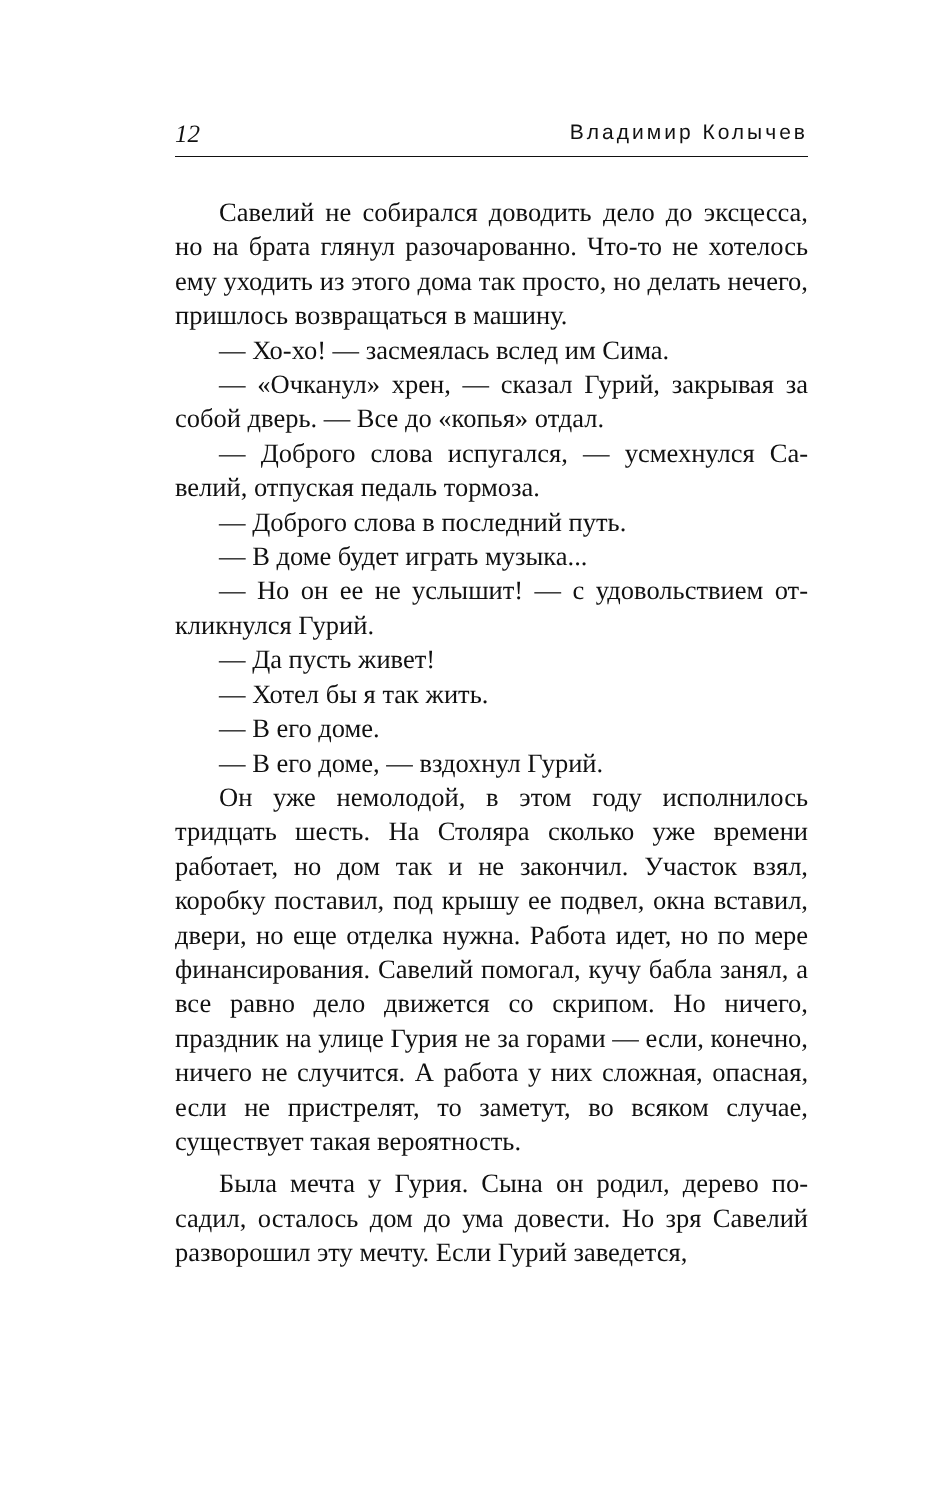12 Владимир Колычев
Савелий не собирался доводить дело до экс­цесса, но на брата глянул разочарованно. Что-то не хотелось ему уходить из этого дома так просто, но делать нечего, пришлось возвращаться в машину.
— Хо-хо! — засмеялась вслед им Сима.
— «Очканул» хрен, — сказал Гурий, закрывая за собой дверь. — Все до «копья» отдал.
— Доброго слова испугался, — усмехнулся Са­велий, отпуская педаль тормоза.
— Доброго слова в последний путь.
— В доме будет играть музыка...
— Но он ее не услышит! — с удовольствием от­кликнулся Гурий.
— Да пусть живет!
— Хотел бы я так жить.
— В его доме.
— В его доме, — вздохнул Гурий.
Он уже немолодой, в этом году исполнилось тридцать шесть. На Столяра сколько уже времени работает, но дом так и не закончил. Участок взял, коробку поставил, под крышу ее подвел, окна вставил, двери, но еще отделка нужна. Работа идет, но по мере финансирования. Савелий помо­гал, кучу бабла занял, а все равно дело движется со скрипом. Но ничего, праздник на улице Гурия не за горами — если, конечно, ничего не случится. А работа у них сложная, опасная, если не при­стрелят, то заметут, во всяком случае, существует такая вероятность.
Была мечта у Гурия. Сына он родил, дерево по­садил, осталось дом до ума довести. Но зря Саве­лий разворошил эту мечту. Если Гурий заведется,